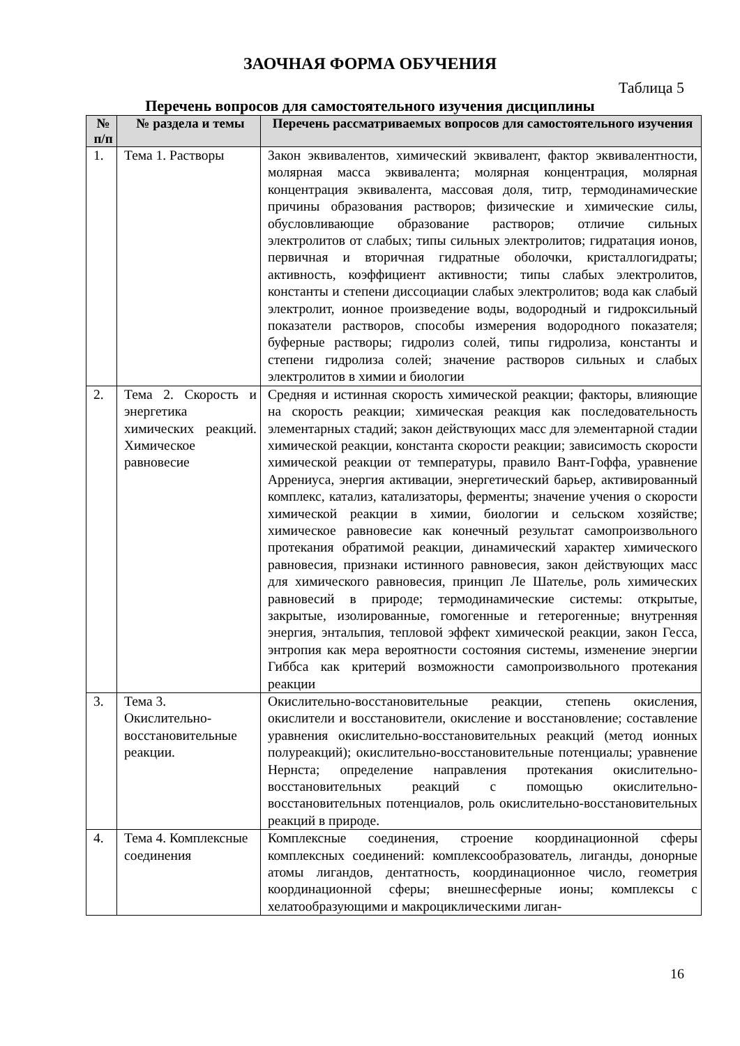ЗАОЧНАЯ ФОРМА ОБУЧЕНИЯ
Таблица 5
Перечень вопросов для самостоятельного изучения дисциплины
| № п/п | № раздела и темы | Перечень рассматриваемых вопросов для самостоятельного изучения |
| --- | --- | --- |
| 1. | Тема 1. Растворы | Закон эквивалентов, химический эквивалент, фактор эквивалентности, молярная масса эквивалента; молярная концентрация, молярная концентрация эквивалента, массовая доля, титр, термодинамические причины образования растворов; физические и химические силы, обусловливающие образование растворов; отличие сильных электролитов от слабых; типы сильных электролитов; гидратация ионов, первичная и вторичная гидратные оболочки, кристаллогидраты; активность, коэффициент активности; типы слабых электролитов, константы и степени диссоциации слабых электролитов; вода как слабый электролит, ионное произведение воды, водородный и гидроксильный показатели растворов, способы измерения водородного показателя; буферные растворы; гидролиз солей, типы гидролиза, константы и степени гидролиза солей; значение растворов сильных и слабых электролитов в химии и биологии |
| 2. | Тема 2. Скорость и энергетика химических реакций. Химическое равновесие | Средняя и истинная скорость химической реакции; факторы, влияющие на скорость реакции; химическая реакция как последовательность элементарных стадий; закон действующих масс для элементарной стадии химической реакции, константа скорости реакции; зависимость скорости химической реакции от температуры, правило Вант-Гоффа, уравнение Аррениуса, энергия активации, энергетический барьер, активированный комплекс, катализ, катализаторы, ферменты; значение учения о скорости химической реакции в химии, биологии и сельском хозяйстве; химическое равновесие как конечный результат самопроизвольного протекания обратимой реакции, динамический характер химического равновесия, признаки истинного равновесия, закон действующих масс для химического равновесия, принцип Ле Шателье, роль химических равновесий в природе; термодинамические системы: открытые, закрытые, изолированные, гомогенные и гетерогенные; внутренняя энергия, энтальпия, тепловой эффект химической реакции, закон Гесса, энтропия как мера вероятности состояния системы, изменение энергии Гиббса как критерий возможности самопроизвольного протекания реакции |
| 3. | Тема 3. Окислительно-восстановительные реакции. | Окислительно-восстановительные реакции, степень окисления, окислители и восстановители, окисление и восстановление; составление уравнения окислительно-восстановительных реакций (метод ионных полуреакций); окислительно-восстановительные потенциалы; уравнение Нернста; определение направления протекания окислительно-восстановительных реакций с помощью окислительно-восстановительных потенциалов, роль окислительно-восстановительных реакций в природе. |
| 4. | Тема 4. Комплексные соединения | Комплексные соединения, строение координационной сферы комплексных соединений: комплексообразователь, лиганды, донорные атомы лигандов, дентатность, координационное число, геометрия координационной сферы; внешнесферные ионы; комплексы с хелатообразующими и макроциклическими лиган- |
16